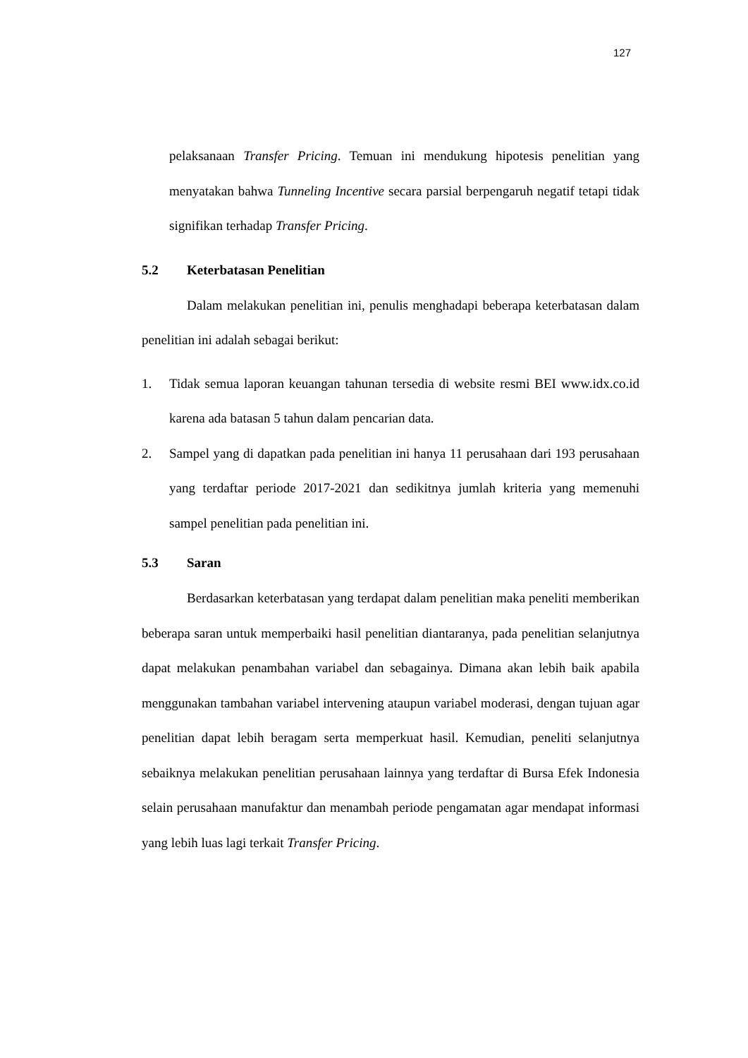127
pelaksanaan Transfer Pricing. Temuan ini mendukung hipotesis penelitian yang menyatakan bahwa Tunneling Incentive secara parsial berpengaruh negatif tetapi tidak signifikan terhadap Transfer Pricing.
5.2 Keterbatasan Penelitian
Dalam melakukan penelitian ini, penulis menghadapi beberapa keterbatasan dalam penelitian ini adalah sebagai berikut:
1. Tidak semua laporan keuangan tahunan tersedia di website resmi BEI www.idx.co.id karena ada batasan 5 tahun dalam pencarian data.
2. Sampel yang di dapatkan pada penelitian ini hanya 11 perusahaan dari 193 perusahaan yang terdaftar periode 2017-2021 dan sedikitnya jumlah kriteria yang memenuhi sampel penelitian pada penelitian ini.
5.3 Saran
Berdasarkan keterbatasan yang terdapat dalam penelitian maka peneliti memberikan beberapa saran untuk memperbaiki hasil penelitian diantaranya, pada penelitian selanjutnya dapat melakukan penambahan variabel dan sebagainya. Dimana akan lebih baik apabila menggunakan tambahan variabel intervening ataupun variabel moderasi, dengan tujuan agar penelitian dapat lebih beragam serta memperkuat hasil. Kemudian, peneliti selanjutnya sebaiknya melakukan penelitian perusahaan lainnya yang terdaftar di Bursa Efek Indonesia selain perusahaan manufaktur dan menambah periode pengamatan agar mendapat informasi yang lebih luas lagi terkait Transfer Pricing.